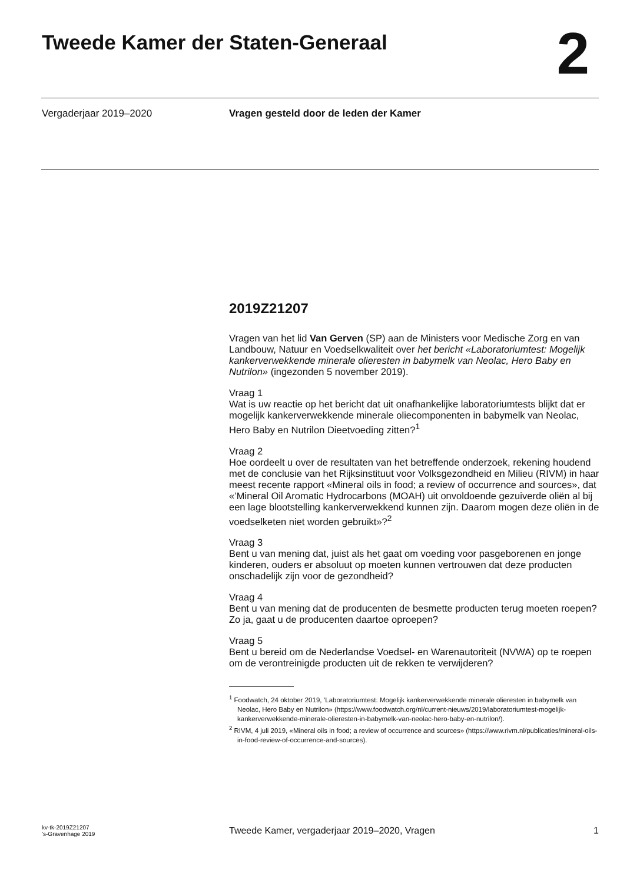Tweede Kamer der Staten-Generaal
2
Vergaderjaar 2019–2020 Vragen gesteld door de leden der Kamer
2019Z21207
Vragen van het lid Van Gerven (SP) aan de Ministers voor Medische Zorg en van Landbouw, Natuur en Voedselkwaliteit over het bericht «Laboratoriumtest: Mogelijk kankerverwekkende minerale olieresten in babymelk van Neolac, Hero Baby en Nutrilon» (ingezonden 5 november 2019).
Vraag 1
Wat is uw reactie op het bericht dat uit onafhankelijke laboratoriumtests blijkt dat er mogelijk kankerverwekkende minerale oliecomponenten in babymelk van Neolac, Hero Baby en Nutrilon Dieetvoeding zitten?<sup>1</sup>
Vraag 2
Hoe oordeelt u over de resultaten van het betreffende onderzoek, rekening houdend met de conclusie van het Rijksinstituut voor Volksgezondheid en Milieu (RIVM) in haar meest recente rapport «Mineral oils in food; a review of occurrence and sources», dat «’Mineral Oil Aromatic Hydrocarbons (MOAH) uit onvoldoende gezuiverde oliën al bij een lage blootstelling kankerverwekkend kunnen zijn. Daarom mogen deze oliën in de voedselketen niet worden gebruikt»?<sup>2</sup>
Vraag 3
Bent u van mening dat, juist als het gaat om voeding voor pasgeborenen en jonge kinderen, ouders er absoluut op moeten kunnen vertrouwen dat deze producten onschadelijk zijn voor de gezondheid?
Vraag 4
Bent u van mening dat de producenten de besmette producten terug moeten roepen? Zo ja, gaat u de producenten daartoe oproepen?
Vraag 5
Bent u bereid om de Nederlandse Voedsel- en Warenautoriteit (NVWA) op te roepen om de verontreinigde producten uit de rekken te verwijderen?
<sup>1</sup> Foodwatch, 24 oktober 2019, ’Laboratoriumtest: Mogelijk kankerverwekkende minerale olieresten in babymelk van Neolac, Hero Baby en Nutrilon» (https://www.foodwatch.org/nl/current-nieuws/2019/laboratoriumtest-mogelijk-kankerverwekkende-minerale-olieresten-in-babymelk-van-neolac-hero-baby-en-nutrilon/).
<sup>2</sup> RIVM, 4 juli 2019, «Mineral oils in food; a review of occurrence and sources» (https://www.rivm.nl/publicaties/mineral-oils-in-food-review-of-occurrence-and-sources).
kv-tk-2019Z21207
’s-Gravenhage 2019
Tweede Kamer, vergaderjaar 2019–2020, Vragen
1